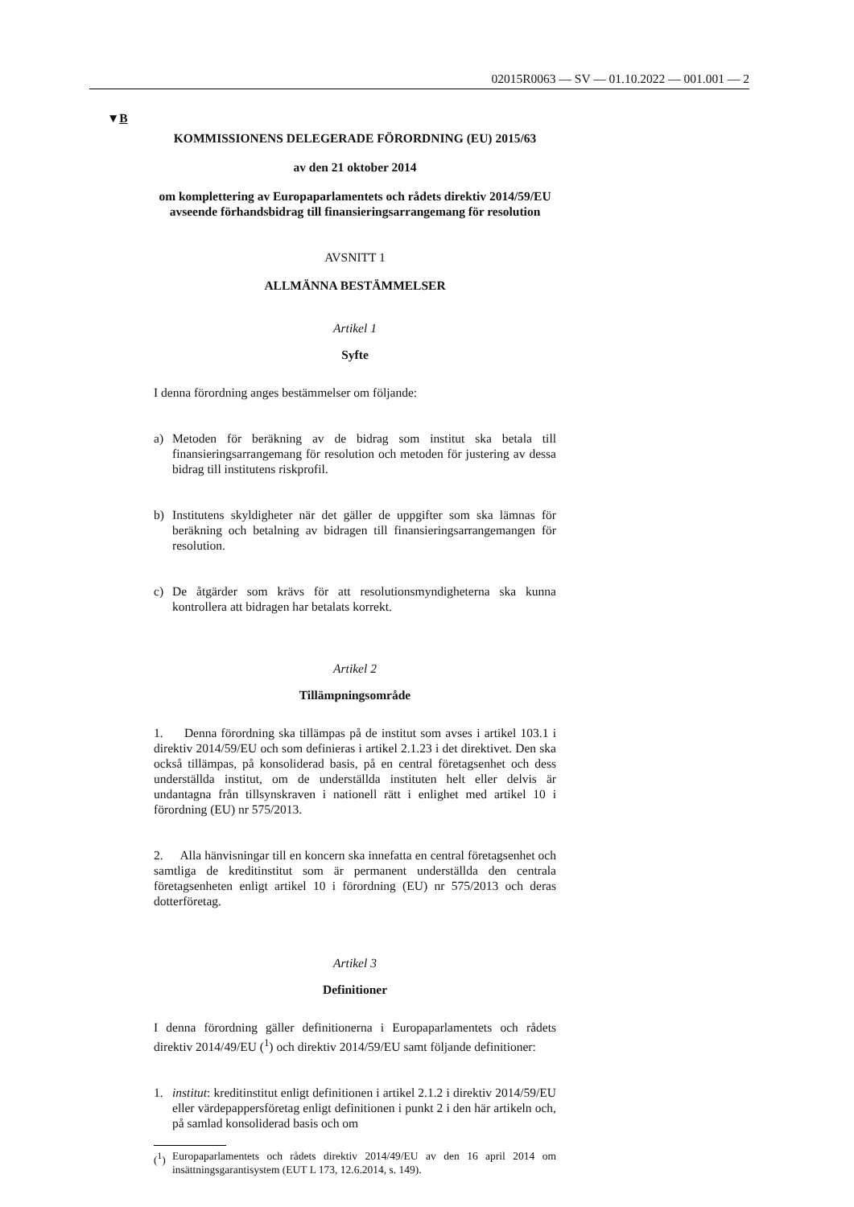02015R0063 — SV — 01.10.2022 — 001.001 — 2
▼B
KOMMISSIONENS DELEGERADE FÖRORDNING (EU) 2015/63
av den 21 oktober 2014
om komplettering av Europaparlamentets och rådets direktiv 2014/59/EU avseende förhandsbidrag till finansieringsarrangemang för resolution
AVSNITT 1
ALLMÄNNA BESTÄMMELSER
Artikel 1
Syfte
I denna förordning anges bestämmelser om följande:
a) Metoden för beräkning av de bidrag som institut ska betala till finansieringsarrangemang för resolution och metoden för justering av dessa bidrag till institutens riskprofil.
b) Institutens skyldigheter när det gäller de uppgifter som ska lämnas för beräkning och betalning av bidragen till finansieringsarrangemangen för resolution.
c) De åtgärder som krävs för att resolutionsmyndigheterna ska kunna kontrollera att bidragen har betalats korrekt.
Artikel 2
Tillämpningsområde
1. Denna förordning ska tillämpas på de institut som avses i artikel 103.1 i direktiv 2014/59/EU och som definieras i artikel 2.1.23 i det direktivet. Den ska också tillämpas, på konsoliderad basis, på en central företagsenhet och dess underställda institut, om de underställda instituten helt eller delvis är undantagna från tillsynskraven i nationell rätt i enlighet med artikel 10 i förordning (EU) nr 575/2013.
2. Alla hänvisningar till en koncern ska innefatta en central företagsenhet och samtliga de kreditinstitut som är permanent underställda den centrala företagsenheten enligt artikel 10 i förordning (EU) nr 575/2013 och deras dotterföretag.
Artikel 3
Definitioner
I denna förordning gäller definitionerna i Europaparlamentets och rådets direktiv 2014/49/EU (<sup>1</sup>) och direktiv 2014/59/EU samt följande definitioner:
1. institut: kreditinstitut enligt definitionen i artikel 2.1.2 i direktiv 2014/59/EU eller värdepappersföretag enligt definitionen i punkt 2 i den här artikeln och, på samlad konsoliderad basis och om
(<sup>1</sup>) Europaparlamentets och rådets direktiv 2014/49/EU av den 16 april 2014 om insättningsgarantisystem (EUT L 173, 12.6.2014, s. 149).